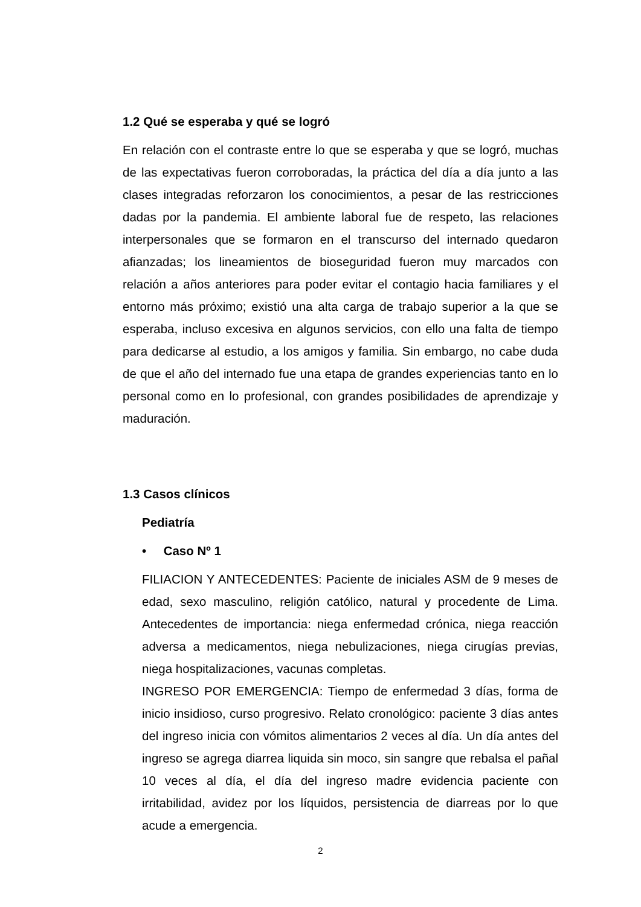1.2 Qué se esperaba y qué se logró
En relación con el contraste entre lo que se esperaba y que se logró, muchas de las expectativas fueron corroboradas, la práctica del día a día junto a las clases integradas reforzaron los conocimientos, a pesar de las restricciones dadas por la pandemia. El ambiente laboral fue de respeto, las relaciones interpersonales que se formaron en el transcurso del internado quedaron afianzadas; los lineamientos de bioseguridad fueron muy marcados con relación a años anteriores para poder evitar el contagio hacia familiares y el entorno más próximo; existió una alta carga de trabajo superior a la que se esperaba, incluso excesiva en algunos servicios, con ello una falta de tiempo para dedicarse al estudio, a los amigos y familia. Sin embargo, no cabe duda de que el año del internado fue una etapa de grandes experiencias tanto en lo personal como en lo profesional, con grandes posibilidades de aprendizaje y maduración.
1.3 Casos clínicos
Pediatría
• Caso Nº 1
FILIACION Y ANTECEDENTES: Paciente de iniciales ASM de 9 meses de edad, sexo masculino, religión católico, natural y procedente de Lima. Antecedentes de importancia: niega enfermedad crónica, niega reacción adversa a medicamentos, niega nebulizaciones, niega cirugías previas, niega hospitalizaciones, vacunas completas.
INGRESO POR EMERGENCIA: Tiempo de enfermedad 3 días, forma de inicio insidioso, curso progresivo. Relato cronológico: paciente 3 días antes del ingreso inicia con vómitos alimentarios 2 veces al día. Un día antes del ingreso se agrega diarrea liquida sin moco, sin sangre que rebalsa el pañal 10 veces al día, el día del ingreso madre evidencia paciente con irritabilidad, avidez por los líquidos, persistencia de diarreas por lo que acude a emergencia.
2